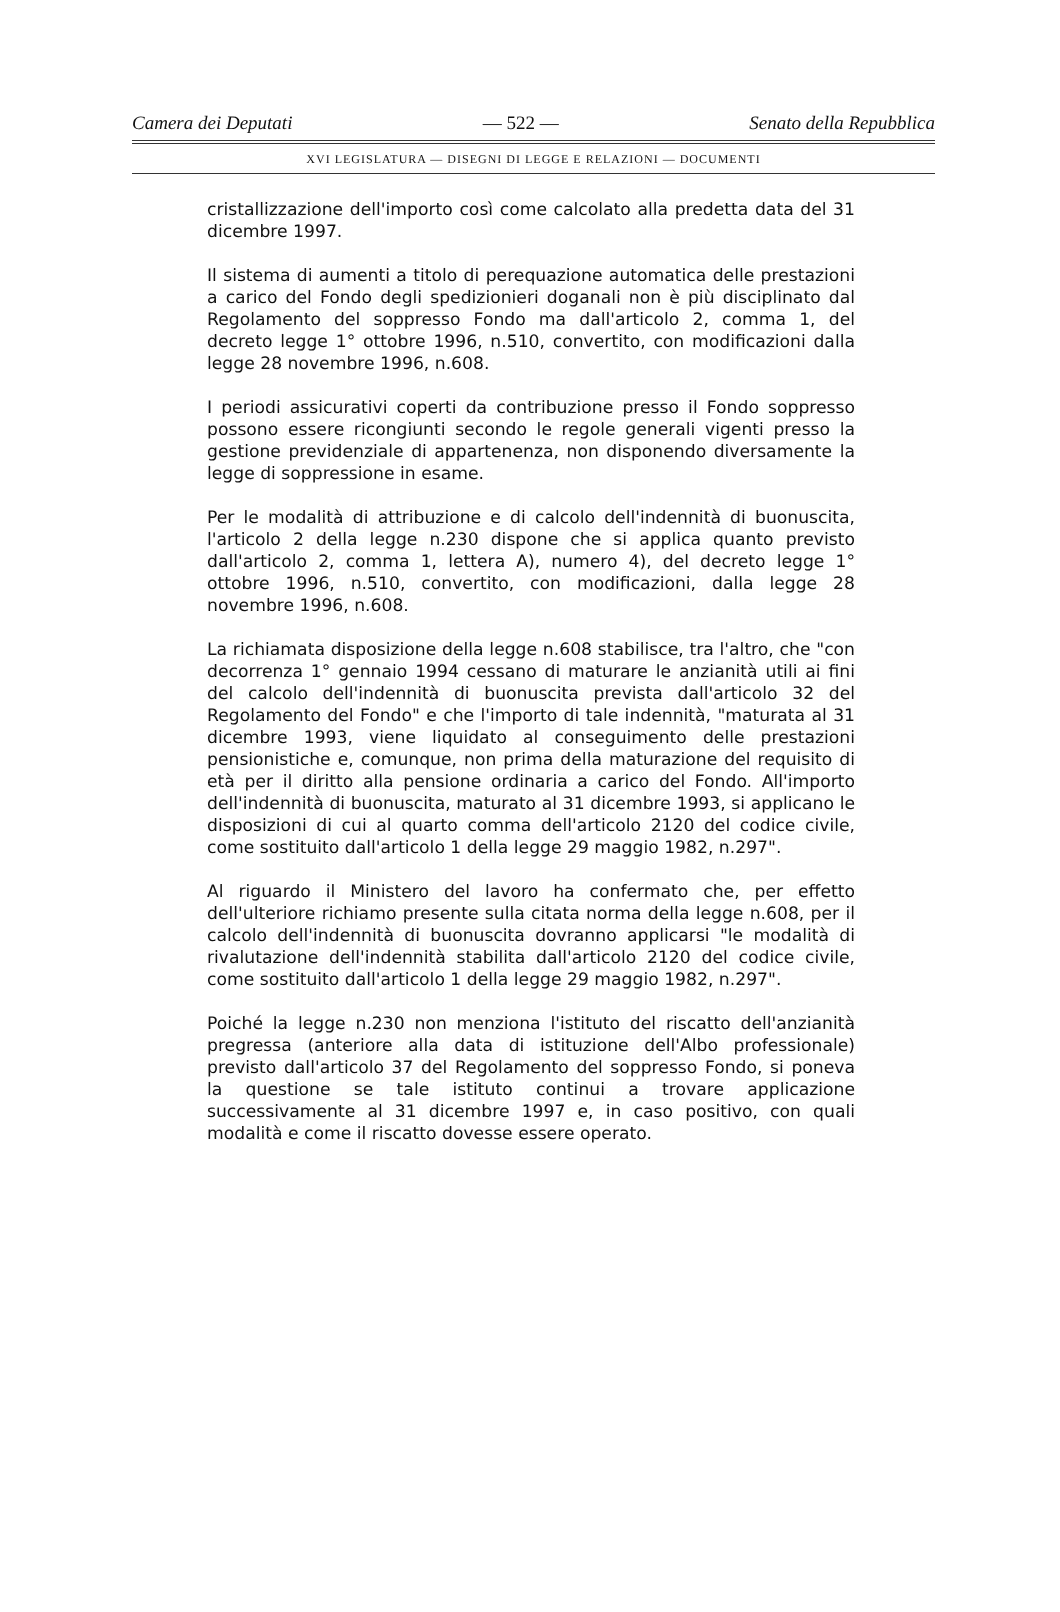Camera dei Deputati — 522 — Senato della Repubblica
XVI LEGISLATURA — DISEGNI DI LEGGE E RELAZIONI — DOCUMENTI
cristallizzazione dell'importo così come calcolato alla predetta data del 31 dicembre 1997.
Il sistema di aumenti a titolo di perequazione automatica delle prestazioni a carico del Fondo degli spedizionieri doganali non è più disciplinato dal Regolamento del soppresso Fondo ma dall'articolo 2, comma 1, del decreto legge 1° ottobre 1996, n.510, convertito, con modificazioni dalla legge 28 novembre 1996, n.608.
I periodi assicurativi coperti da contribuzione presso il Fondo soppresso possono essere ricongiunti secondo le regole generali vigenti presso la gestione previdenziale di appartenenza, non disponendo diversamente la legge di soppressione in esame.
Per le modalità di attribuzione e di calcolo dell'indennità di buonuscita, l'articolo 2 della legge n.230 dispone che si applica quanto previsto dall'articolo 2, comma 1, lettera A), numero 4), del decreto legge 1° ottobre 1996, n.510, convertito, con modificazioni, dalla legge 28 novembre 1996, n.608.
La richiamata disposizione della legge n.608 stabilisce, tra l'altro, che "con decorrenza 1° gennaio 1994 cessano di maturare le anzianità utili ai fini del calcolo dell'indennità di buonuscita prevista dall'articolo 32 del Regolamento del Fondo" e che l'importo di tale indennità, "maturata al 31 dicembre 1993, viene liquidato al conseguimento delle prestazioni pensionistiche e, comunque, non prima della maturazione del requisito di età per il diritto alla pensione ordinaria a carico del Fondo. All'importo dell'indennità di buonuscita, maturato al 31 dicembre 1993, si applicano le disposizioni di cui al quarto comma dell'articolo 2120 del codice civile, come sostituito dall'articolo 1 della legge 29 maggio 1982, n.297".
Al riguardo il Ministero del lavoro ha confermato che, per effetto dell'ulteriore richiamo presente sulla citata norma della legge n.608, per il calcolo dell'indennità di buonuscita dovranno applicarsi "le modalità di rivalutazione dell'indennità stabilita dall'articolo 2120 del codice civile, come sostituito dall'articolo 1 della legge 29 maggio 1982, n.297".
Poiché la legge n.230 non menziona l'istituto del riscatto dell'anzianità pregressa (anteriore alla data di istituzione dell'Albo professionale) previsto dall'articolo 37 del Regolamento del soppresso Fondo, si poneva la questione se tale istituto continui a trovare applicazione successivamente al 31 dicembre 1997 e, in caso positivo, con quali modalità e come il riscatto dovesse essere operato.